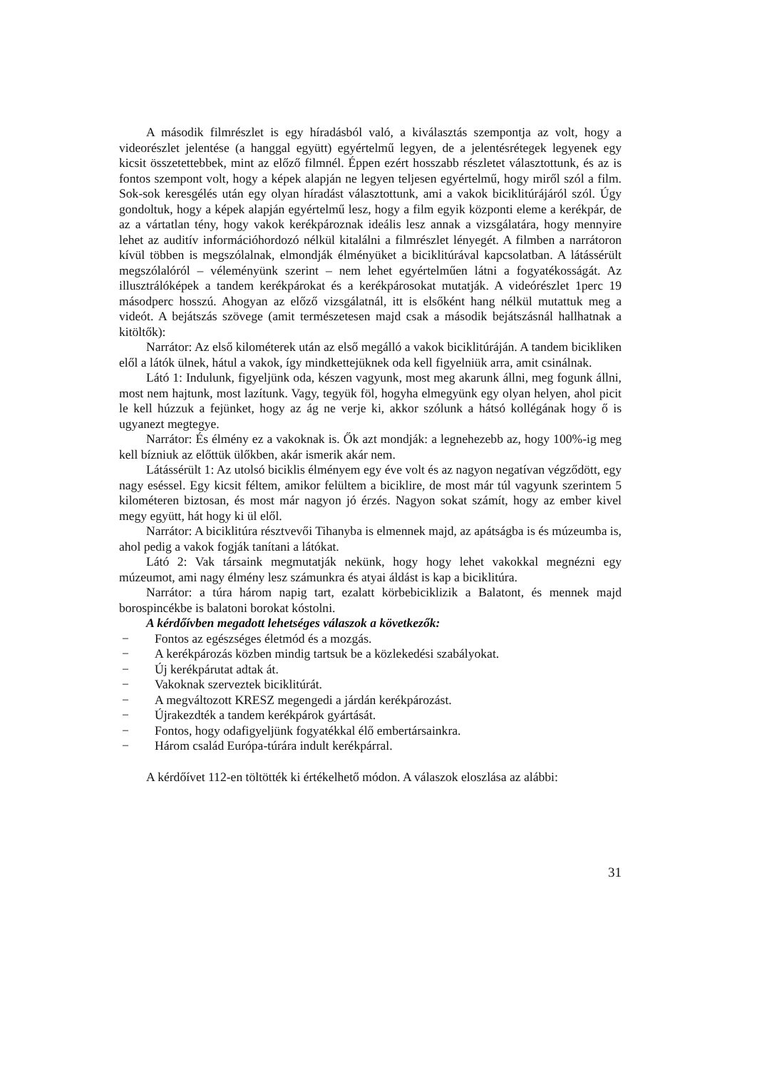A második filmrészlet is egy híradásból való, a kiválasztás szempontja az volt, hogy a videorészlet jelentése (a hanggal együtt) egyértelmű legyen, de a jelentésrétegek legyenek egy kicsit összetettebbek, mint az előző filmnél. Éppen ezért hosszabb részletet választottunk, és az is fontos szempont volt, hogy a képek alapján ne legyen teljesen egyértelmű, hogy miről szól a film. Sok-sok keresgélés után egy olyan híradást választottunk, ami a vakok biciklitúrájáról szól. Úgy gondoltuk, hogy a képek alapján egyértelmű lesz, hogy a film egyik központi eleme a kerékpár, de az a vártatlan tény, hogy vakok kerékpároznak ideális lesz annak a vizsgálatára, hogy mennyire lehet az auditív információhordozó nélkül kitalálni a filmrészlet lényegét. A filmben a narrátoron kívül többen is megszólalnak, elmondják élményüket a biciklitúrával kapcsolatban. A látássérült megszólalóról – véleményünk szerint – nem lehet egyértelműen látni a fogyatékosságát. Az illusztrálóképek a tandem kerékpárokat és a kerékpárosokat mutatják. A videórészlet 1perc 19 másodperc hosszú. Ahogyan az előző vizsgálatnál, itt is elsőként hang nélkül mutattuk meg a videót. A bejátszás szövege (amit természetesen majd csak a második bejátszásnál hallhatnak a kitöltők):
Narrátor: Az első kilométerek után az első megálló a vakok biciklitúráján. A tandem bicikliken elől a látók ülnek, hátul a vakok, így mindkettejüknek oda kell figyelniük arra, amit csinálnak.
Látó 1: Indulunk, figyeljünk oda, készen vagyunk, most meg akarunk állni, meg fogunk állni, most nem hajtunk, most lazítunk. Vagy, tegyük föl, hogyha elmegyünk egy olyan helyen, ahol picit le kell húzzuk a fejünket, hogy az ág ne verje ki, akkor szólunk a hátsó kollégának hogy ő is ugyanezt megtegye.
Narrátor: És élmény ez a vakoknak is. Ők azt mondják: a legnehezebb az, hogy 100%-ig meg kell bízniuk az előttük ülőkben, akár ismerik akár nem.
Látássérült 1: Az utolsó biciklis élményem egy éve volt és az nagyon negatívan végződött, egy nagy eséssel. Egy kicsit féltem, amikor felültem a biciklire, de most már túl vagyunk szerintem 5 kilométeren biztosan, és most már nagyon jó érzés. Nagyon sokat számít, hogy az ember kivel megy együtt, hát hogy ki ül elől.
Narrátor: A biciklitúra résztvevői Tihanyba is elmennek majd, az apátságba is és múzeumba is, ahol pedig a vakok fogják tanítani a látókat.
Látó 2: Vak társaink megmutatják nekünk, hogy hogy lehet vakokkal megnézni egy múzeumot, ami nagy élmény lesz számunkra és atyai áldást is kap a biciklitúra.
Narrátor: a túra három napig tart, ezalatt körbebiciklizik a Balatont, és mennek majd borospincékbe is balatoni borokat kóstolni.
A kérdőívben megadott lehetséges válaszok a következők:
− Fontos az egészséges életmód és a mozgás.
− A kerékpározás közben mindig tartsuk be a közlekedési szabályokat.
− Új kerékpárutat adtak át.
− Vakoknak szerveztek biciklitúrát.
− A megváltozott KRESZ megengedi a járdán kerékpározást.
− Újrakezdték a tandem kerékpárok gyártását.
− Fontos, hogy odafigyeljünk fogyatékkal élő embertársainkra.
− Három család Európa-túrára indult kerékpárral.
A kérdőívet 112-en töltötték ki értékelhető módon. A válaszok eloszlása az alábbi:
31